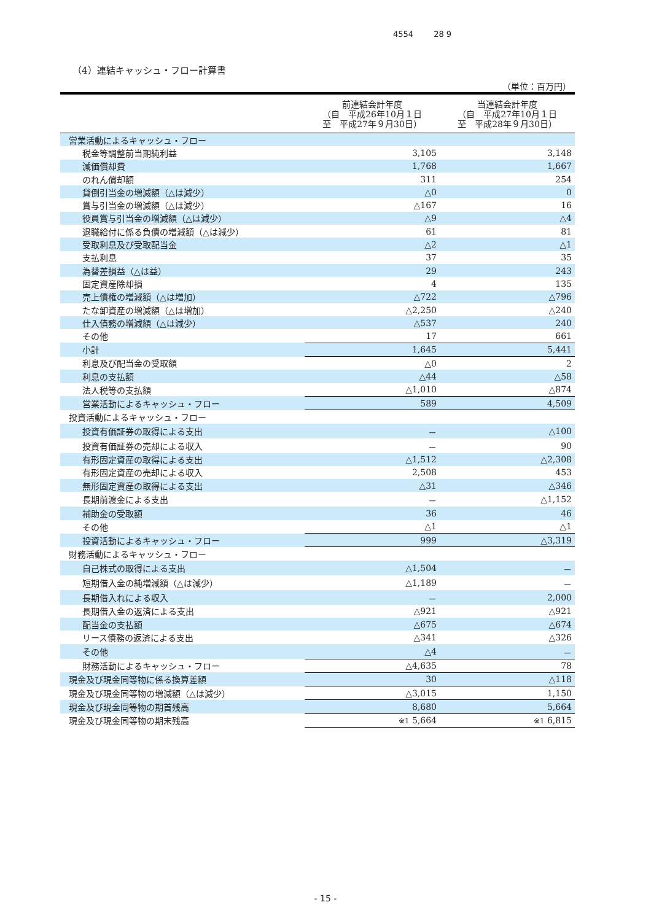4554 28 9
（4）連結キャッシュ・フロー計算書
（単位：百万円）
| | 前連結会計年度 （自 平成26年10月１日 至 平成27年９月30日） | 当連結会計年度 （自 平成27年10月１日 至 平成28年９月30日） |
| --- | --- | --- |
| 営業活動によるキャッシュ・フロー | | |
| 税金等調整前当期純利益 | 3,105 | 3,148 |
| 減価償却費 | 1,768 | 1,667 |
| のれん償却額 | 311 | 254 |
| 貸倒引当金の増減額（△は減少） | △0 | 0 |
| 賞与引当金の増減額（△は減少） | △167 | 16 |
| 役員賞与引当金の増減額（△は減少） | △9 | △4 |
| 退職給付に係る負債の増減額（△は減少） | 61 | 81 |
| 受取利息及び受取配当金 | △2 | △1 |
| 支払利息 | 37 | 35 |
| 為替差損益（△は益） | 29 | 243 |
| 固定資産除却損 | 4 | 135 |
| 売上債権の増減額（△は増加） | △722 | △796 |
| たな卸資産の増減額（△は増加） | △2,250 | △240 |
| 仕入債務の増減額（△は減少） | △537 | 240 |
| その他 | 17 | 661 |
| 小計 | 1,645 | 5,441 |
| 利息及び配当金の受取額 | △0 | 2 |
| 利息の支払額 | △44 | △58 |
| 法人税等の支払額 | △1,010 | △874 |
| 営業活動によるキャッシュ・フロー | 589 | 4,509 |
| 投資活動によるキャッシュ・フロー | | |
| 投資有価証券の取得による支出 | － | △100 |
| 投資有価証券の売却による収入 | － | 90 |
| 有形固定資産の取得による支出 | △1,512 | △2,308 |
| 有形固定資産の売却による収入 | 2,508 | 453 |
| 無形固定資産の取得による支出 | △31 | △346 |
| 長期前渡金による支出 | － | △1,152 |
| 補助金の受取額 | 36 | 46 |
| その他 | △1 | △1 |
| 投資活動によるキャッシュ・フロー | 999 | △3,319 |
| 財務活動によるキャッシュ・フロー | | |
| 自己株式の取得による支出 | △1,504 | － |
| 短期借入金の純増減額（△は減少） | △1,189 | － |
| 長期借入れによる収入 | － | 2,000 |
| 長期借入金の返済による支出 | △921 | △921 |
| 配当金の支払額 | △675 | △674 |
| リース債務の返済による支出 | △341 | △326 |
| その他 | △4 | － |
| 財務活動によるキャッシュ・フロー | △4,635 | 78 |
| 現金及び現金同等物に係る換算差額 | 30 | △118 |
| 現金及び現金同等物の増減額（△は減少） | △3,015 | 1,150 |
| 現金及び現金同等物の期首残高 | 8,680 | 5,664 |
| 現金及び現金同等物の期末残高 | ※1 5,664 | ※1 6,815 |
- 15 -